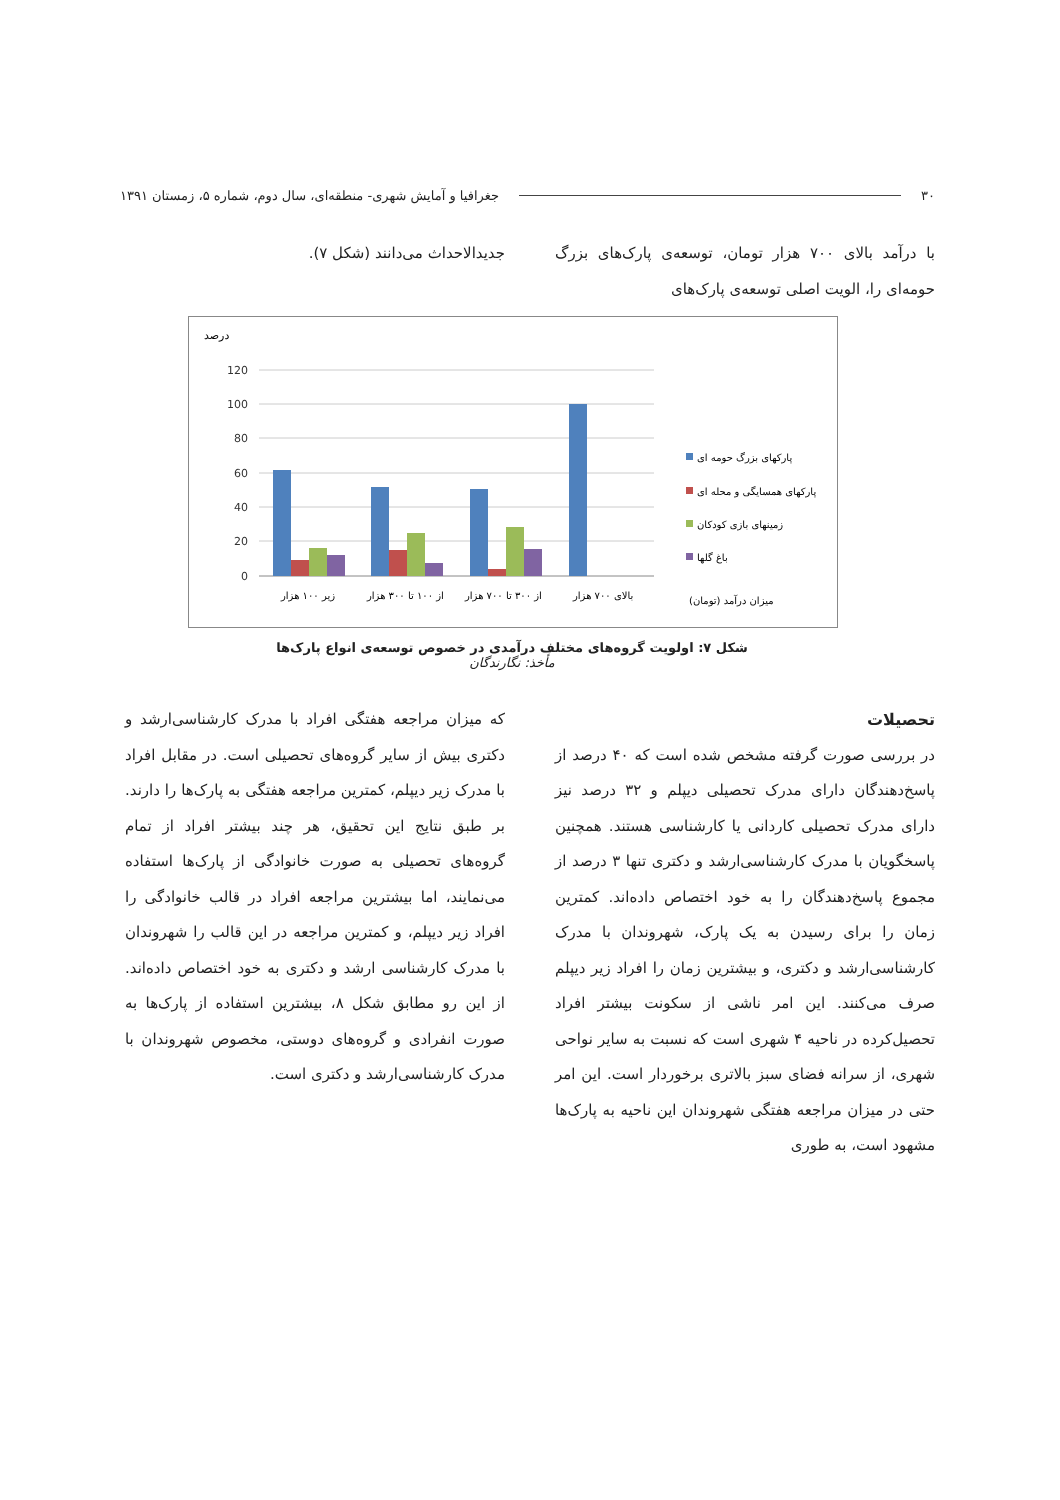۳۰ جغرافیا و آمایش شهری- منطقه‌ای، سال دوم، شماره ۵، زمستان ۱۳۹۱
با درآمد بالای ۷۰۰ هزار تومان، توسعه‌ی پارک‌های بزرگ حومه‌ای را، الویت اصلی توسعه‌ی پارک‌های
جدیدالاحداث می‌دانند (شکل ۷).
درصد
120
100
80
60
40
20
0
زیر ۱۰۰ هزار
از ۱۰۰ تا ۳۰۰ هزار
از ۳۰۰ تا ۷۰۰ هزار
بالای ۷۰۰ هزار
پارکهای بزرگ حومه ای
پارکهای همسایگی و محله ای
زمینهای بازی کودکان
باغ گلها
میزان درآمد (تومان)
شکل ۷: اولویت گروه‌های مختلف درآمدی در خصوص توسعه‌ی انواع پارک‌ها
مأخذ: نگارندگان
تحصیلات
در بررسی صورت گرفته مشخص شده است که ۴۰ درصد از پاسخ‌دهندگان دارای مدرک تحصیلی دیپلم و ۳۲ درصد نیز دارای مدرک تحصیلی کاردانی یا کارشناسی هستند. همچنین پاسخگویان با مدرک کارشناسی‌ارشد و دکتری تنها ۳ درصد از مجموع پاسخ‌دهندگان را به خود اختصاص داده‌اند. کمترین زمان را برای رسیدن به یک پارک، شهروندان با مدرک کارشناسی‌ارشد و دکتری، و بیشترین زمان را افراد زیر دیپلم صرف می‌کنند. این امر ناشی از سکونت بیشتر افراد تحصیل‌کرده در ناحیه ۴ شهری است که نسبت به سایر نواحی شهری، از سرانه فضای سبز بالاتری برخوردار است. این امر حتی در میزان مراجعه هفتگی شهروندان این ناحیه به پارک‌ها مشهود است، به طوری
که میزان مراجعه هفتگی افراد با مدرک کارشناسی‌ارشد و دکتری بیش از سایر گروه‌های تحصیلی است. در مقابل افراد با مدرک زیر دیپلم، کمترین مراجعه هفتگی به پارک‌ها را دارند. بر طبق نتایج این تحقیق، هر چند بیشتر افراد از تمام گروه‌های تحصیلی به صورت خانوادگی از پارک‌ها استفاده می‌نمایند، اما بیشترین مراجعه افراد در قالب خانوادگی را افراد زیر دیپلم، و کمترین مراجعه در این قالب را شهروندان با مدرک کارشناسی ارشد و دکتری به خود اختصاص داده‌اند. از این رو مطابق شکل ۸، بیشترین استفاده از پارک‌ها به صورت انفرادی و گروه‌های دوستی، مخصوص شهروندان با مدرک کارشناسی‌ارشد و دکتری است.